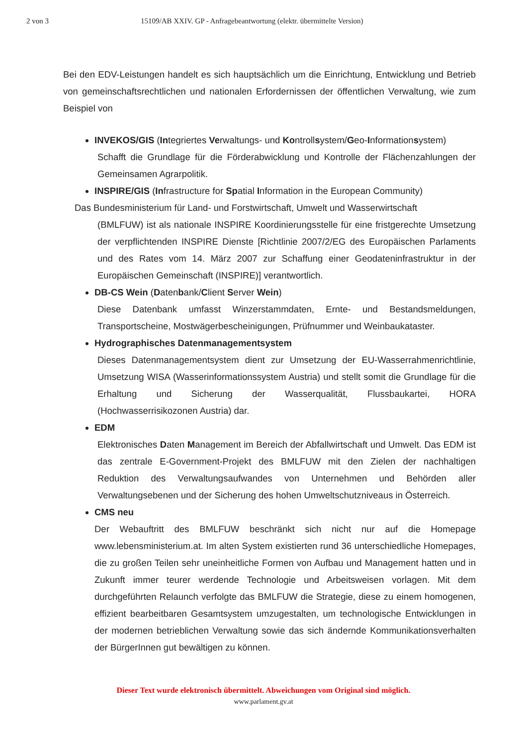2 von 3 15109/AB XXIV. GP - Anfragebeantwortung (elektr. übermittelte Version)
Bei den EDV-Leistungen handelt es sich hauptsächlich um die Einrichtung, Entwicklung und Betrieb von gemeinschaftsrechtlichen und nationalen Erfordernissen der öffentlichen Verwaltung, wie zum Beispiel von
INVEKOS/GIS (Integriertes Verwaltungs- und Kontrollsystem/Geo-Informationsystem)
Schafft die Grundlage für die Förderabwicklung und Kontrolle der Flächenzahlungen der Gemeinsamen Agrarpolitik.
INSPIRE/GIS (Infrastructure for Spatial Information in the European Community)
Das Bundesministerium für Land- und Forstwirtschaft, Umwelt und Wasserwirtschaft
(BMLFUW) ist als nationale INSPIRE Koordinierungsstelle für eine fristgerechte Umsetzung der verpflichtenden INSPIRE Dienste [Richtlinie 2007/2/EG des Europäischen Parlaments und des Rates vom 14. März 2007 zur Schaffung einer Geodateninfrastruktur in der Europäischen Gemeinschaft (INSPIRE)] verantwortlich.
DB-CS Wein (Datenbank/Client Server Wein)
Diese Datenbank umfasst Winzerstammdaten, Ernte- und Bestandsmeldungen, Transportscheine, Mostwägerbescheinigungen, Prüfnummer und Weinbaukataster.
Hydrographisches Datenmanagementsystem
Dieses Datenmanagementsystem dient zur Umsetzung der EU-Wasserrahmenrichtlinie, Umsetzung WISA (Wasserinformationssystem Austria) und stellt somit die Grundlage für die Erhaltung und Sicherung der Wasserqualität, Flussbaukartei, HORA (Hochwasserrisikozonen Austria) dar.
EDM
Elektronisches Daten Management im Bereich der Abfallwirtschaft und Umwelt. Das EDM ist das zentrale E-Government-Projekt des BMLFUW mit den Zielen der nachhaltigen Reduktion des Verwaltungsaufwandes von Unternehmen und Behörden aller Verwaltungsebenen und der Sicherung des hohen Umweltschutzniveaus in Österreich.
CMS neu
Der Webauftritt des BMLFUW beschränkt sich nicht nur auf die Homepage www.lebensministerium.at. Im alten System existierten rund 36 unterschiedliche Homepages, die zu großen Teilen sehr uneinheitliche Formen von Aufbau und Management hatten und in Zukunft immer teurer werdende Technologie und Arbeitsweisen vorlagen. Mit dem durchgeführten Relaunch verfolgte das BMLFUW die Strategie, diese zu einem homogenen, effizient bearbeitbaren Gesamtsystem umzugestalten, um technologische Entwicklungen in der modernen betrieblichen Verwaltung sowie das sich ändernde Kommunikationsverhalten der BürgerInnen gut bewältigen zu können.
Dieser Text wurde elektronisch übermittelt. Abweichungen vom Original sind möglich.
www.parlament.gv.at